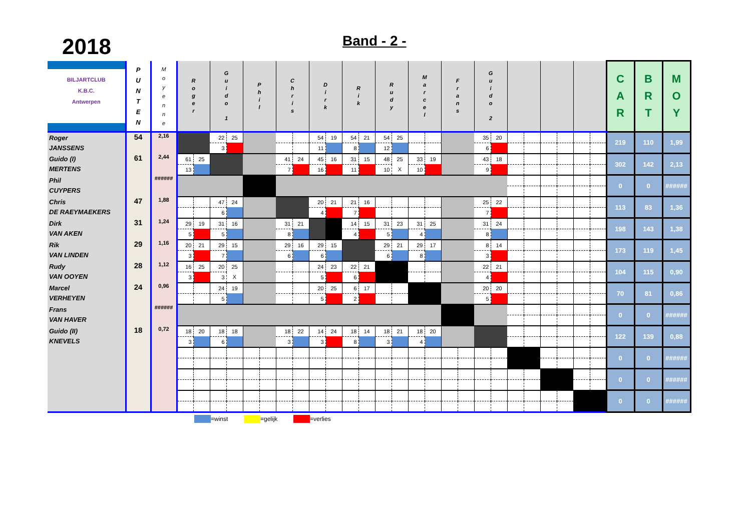2018
Band - 2 -
| BILJARTCLUB K.B.C. Antwerpen | P U N T E N | M o y e n n e | R o g e r | | G u i d o 1 | | P h i l | | C h r i s | | D i r k | | R i k | | R u d y | | M a r c e l | | F r a n s | | G u i d o 2 | | | | | | | | C A R | B R T | M O Y |
| --- | --- | --- | --- | --- | --- | --- | --- | --- | --- | --- | --- | --- | --- | --- | --- | --- | --- | --- | --- | --- | --- | --- | --- | --- | --- | --- | --- | --- | --- | --- | --- |
| Roger JANSSENS | 54 | 2,16 | | | 22 | 25 | | | | | 54 | 19 | 54 | 21 | 54 | 25 | | | | | 35 | 20 | | | | | | | 219 | 110 | 1,99 |
| | | | | | 3 | | | | | | 11 | | 8 | | 12 | | | | | | 6 | | | | | | | | | | |
| Guido (I) MERTENS | 61 | 2,44 | 61 | 25 | | | | | 41 | 24 | 45 | 16 | 31 | 15 | 48 | 25 | 33 | 19 | | | 43 | 18 | | | | | | | 302 | 142 | 2,13 |
| | | | 13 | | | | | | 7 | | 16 | | 11 | | 10 | X | 10 | | | | 9 | | | | | | | | | | |
| Phil CUYPERS | | ###### | | | | | | | | | | | | | | | | | | | | | | | | | | | 0 | 0 | ###### |
| Chris DE RAEYMAEKERS | 47 | 1,88 | | | 47 | 24 | | | | | 20 | 21 | 21 | 16 | | | | | | | 25 | 22 | | | | | | | 113 | 83 | 1,36 |
| | | | | | 6 | | | | | | 4 | | 7 | | | | | | | | 7 | | | | | | | | | | |
| Dirk VAN AKEN | 31 | 1,24 | 29 | 19 | 31 | 16 | | | 31 | 21 | | | 14 | 15 | 31 | 23 | 31 | 25 | | | 31 | 24 | | | | | | | 198 | 143 | 1,38 |
| | | | 5 | | 5 | | | | 8 | | | | 4 | | 5 | | 4 | | | | 8 | | | | | | | | | | |
| Rik VAN LINDEN | 29 | 1,16 | 20 | 21 | 29 | 15 | | | 29 | 16 | 29 | 15 | | | 29 | 21 | 29 | 17 | | | 8 | 14 | | | | | | | 173 | 119 | 1,45 |
| | | | 3 | | 7 | | | | 6 | | 6 | | | | 6 | | 8 | | | | 3 | | | | | | | | | | |
| Rudy VAN OOYEN | 28 | 1,12 | 16 | 25 | 20 | 25 | | | | | 24 | 23 | 22 | 21 | | | | | | | 22 | 21 | | | | | | | 104 | 115 | 0,90 |
| | | | 3 | | 3 | X | | | | | 5 | | 6 | | | | | | | | 4 | | | | | | | | | | |
| Marcel VERHEYEN | 24 | 0,96 | | | 24 | 19 | | | | | 20 | 25 | 6 | 17 | | | | | | | 20 | 20 | | | | | | | 70 | 81 | 0,86 |
| | | | | | 5 | | | | | | 5 | | 2 | | | | | | | | 5 | | | | | | | | | | |
| Frans VAN HAVER | | ###### | | | | | | | | | | | | | | | | | | | | | | | | | | | 0 | 0 | ###### |
| Guido (II) KNEVELS | 18 | 0,72 | 18 | 20 | 18 | 18 | | | 18 | 22 | 14 | 24 | 18 | 14 | 18 | 21 | 18 | 20 | | | | | | | | | | | 122 | 139 | 0,88 |
| | | | 3 | | 6 | | | | 3 | | 3 | | 8 | | 3 | | 4 | | | | | | | | | | | | | | |
| | | | | | | | | | | | | | | | | | | | | | | | | | | | | | 0 | 0 | ###### |
| | | | | | | | | | | | | | | | | | | | | | | | | | | | | | 0 | 0 | ###### |
| | | | | | | | | | | | | | | | | | | | | | | | | | | | | | 0 | 0 | ###### |
=winst =gelijk =verlies